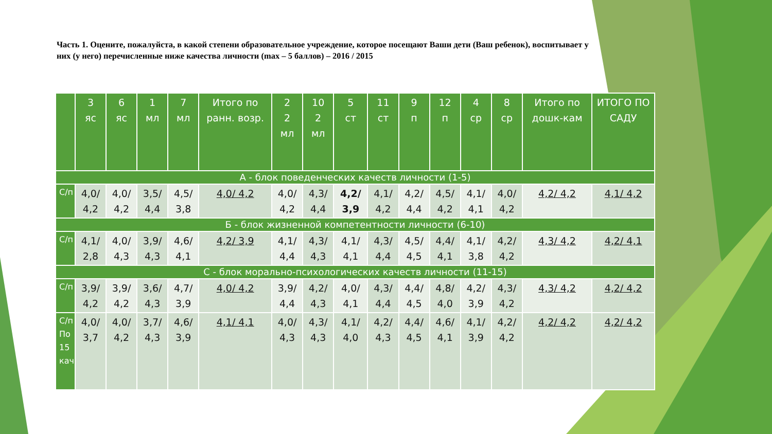Часть 1. Оцените, пожалуйста, в какой степени образовательное учреждение, которое посещают Ваши дети (Ваш ребенок), воспитывает у них (у него) перечисленные ниже качества личности (max – 5 баллов) – 2016 / 2015
| | 3 яс | 6 яс | 1 мл | 7 мл | Итого по ранн. возр. | 2 2 мл | 10 2 мл | 5 ст | 11 ст | 9 п | 12 п | 4 ср | 8 ср | Итого по дошк-кам | ИТОГО ПО САДУ |
| --- | --- | --- | --- | --- | --- | --- | --- | --- | --- | --- | --- | --- | --- | --- | --- |
| А - блок поведенческих качеств личности (1-5) | | | | | | | | | | | | | | | |
| С/п | 4,0/ 4,2 | 4,0/ 4,2 | 3,5/ 4,4 | 4,5/ 3,8 | 4,0/ 4,2 | 4,0/ 4,2 | 4,3/ 4,4 | 4,2/ 3,9 | 4,1/ 4,2 | 4,2/ 4,4 | 4,5/ 4,2 | 4,1/ 4,1 | 4,0/ 4,2 | 4,2/ 4,2 | 4,1/ 4,2 |
| Б - блок жизненной компетентности личности (6-10) | | | | | | | | | | | | | | | |
| С/п | 4,1/ 2,8 | 4,0/ 4,3 | 3,9/ 4,3 | 4,6/ 4,1 | 4,2/ 3,9 | 4,1/ 4,4 | 4,3/ 4,3 | 4,1/ 4,1 | 4,3/ 4,4 | 4,5/ 4,5 | 4,4/ 4,1 | 4,1/ 3,8 | 4,2/ 4,2 | 4,3/ 4,2 | 4,2/ 4,1 |
| С - блок морально-психологических качеств личности (11-15) | | | | | | | | | | | | | | | |
| С/п | 3,9/ 4,2 | 3,9/ 4,2 | 3,6/ 4,3 | 4,7/ 3,9 | 4,0/ 4,2 | 3,9/ 4,4 | 4,2/ 4,3 | 4,0/ 4,1 | 4,3/ 4,4 | 4,4/ 4,5 | 4,8/ 4,0 | 4,2/ 3,9 | 4,3/ 4,2 | 4,3/ 4,2 | 4,2/ 4,2 |
| С/п По 15 кач | 4,0/ 3,7 | 4,0/ 4,2 | 3,7/ 4,3 | 4,6/ 3,9 | 4,1/ 4,1 | 4,0/ 4,3 | 4,3/ 4,3 | 4,1/ 4,0 | 4,2/ 4,3 | 4,4/ 4,5 | 4,6/ 4,1 | 4,1/ 3,9 | 4,2/ 4,2 | 4,2/ 4,2 | 4,2/ 4,2 |